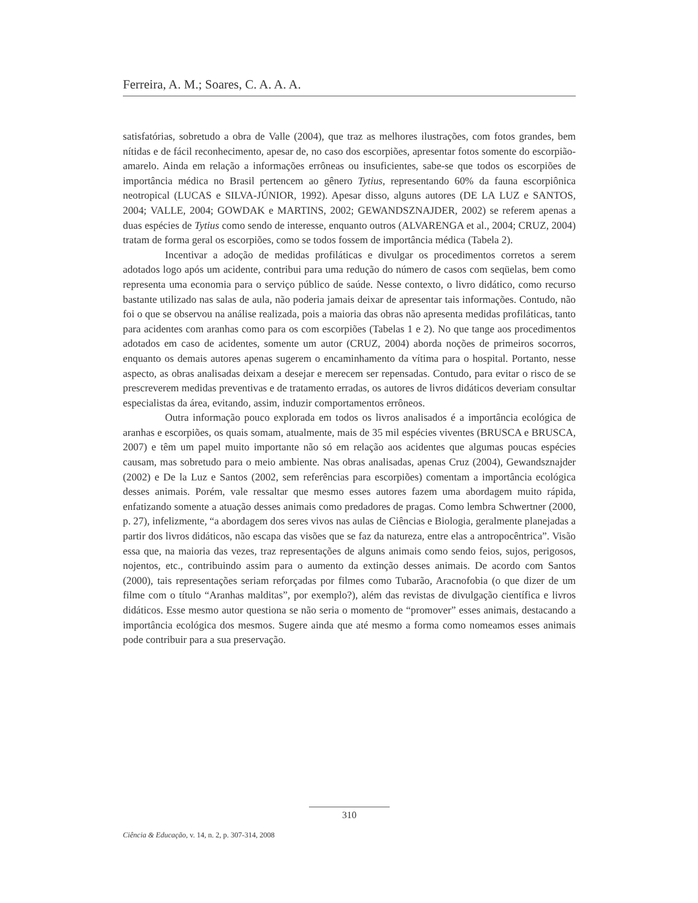Ferreira, A. M.; Soares, C. A. A. A.
satisfatórias, sobretudo a obra de Valle (2004), que traz as melhores ilustrações, com fotos grandes, bem nítidas e de fácil reconhecimento, apesar de, no caso dos escorpiões, apresentar fotos somente do escorpião-amarelo. Ainda em relação a informações errôneas ou insuficientes, sabe-se que todos os escorpiões de importância médica no Brasil pertencem ao gênero Tytius, representando 60% da fauna escorpiônica neotropical (LUCAS e SILVA-JÚNIOR, 1992). Apesar disso, alguns autores (DE LA LUZ e SANTOS, 2004; VALLE, 2004; GOWDAK e MARTINS, 2002; GEWANDSZNAJDER, 2002) se referem apenas a duas espécies de Tytius como sendo de interesse, enquanto outros (ALVARENGA et al., 2004; CRUZ, 2004) tratam de forma geral os escorpiões, como se todos fossem de importância médica (Tabela 2).
Incentivar a adoção de medidas profiláticas e divulgar os procedimentos corretos a serem adotados logo após um acidente, contribui para uma redução do número de casos com seqüelas, bem como representa uma economia para o serviço público de saúde. Nesse contexto, o livro didático, como recurso bastante utilizado nas salas de aula, não poderia jamais deixar de apresentar tais informações. Contudo, não foi o que se observou na análise realizada, pois a maioria das obras não apresenta medidas profiláticas, tanto para acidentes com aranhas como para os com escorpiões (Tabelas 1 e 2). No que tange aos procedimentos adotados em caso de acidentes, somente um autor (CRUZ, 2004) aborda noções de primeiros socorros, enquanto os demais autores apenas sugerem o encaminhamento da vítima para o hospital. Portanto, nesse aspecto, as obras analisadas deixam a desejar e merecem ser repensadas. Contudo, para evitar o risco de se prescreverem medidas preventivas e de tratamento erradas, os autores de livros didáticos deveriam consultar especialistas da área, evitando, assim, induzir comportamentos errôneos.
Outra informação pouco explorada em todos os livros analisados é a importância ecológica de aranhas e escorpiões, os quais somam, atualmente, mais de 35 mil espécies viventes (BRUSCA e BRUSCA, 2007) e têm um papel muito importante não só em relação aos acidentes que algumas poucas espécies causam, mas sobretudo para o meio ambiente. Nas obras analisadas, apenas Cruz (2004), Gewandsznajder (2002) e De la Luz e Santos (2002, sem referências para escorpiões) comentam a importância ecológica desses animais. Porém, vale ressaltar que mesmo esses autores fazem uma abordagem muito rápida, enfatizando somente a atuação desses animais como predadores de pragas. Como lembra Schwertner (2000, p. 27), infelizmente, “a abordagem dos seres vivos nas aulas de Ciências e Biologia, geralmente planejadas a partir dos livros didáticos, não escapa das visões que se faz da natureza, entre elas a antropocêntrica”. Visão essa que, na maioria das vezes, traz representações de alguns animais como sendo feios, sujos, perigosos, nojentos, etc., contribuindo assim para o aumento da extinção desses animais. De acordo com Santos (2000), tais representações seriam reforçadas por filmes como Tubarão, Aracnofobia (o que dizer de um filme com o título “Aranhas malditas”, por exemplo?), além das revistas de divulgação científica e livros didáticos. Esse mesmo autor questiona se não seria o momento de “promover” esses animais, destacando a importância ecológica dos mesmos. Sugere ainda que até mesmo a forma como nomeamos esses animais pode contribuir para a sua preservação.
310
Ciência & Educação, v. 14, n. 2, p. 307-314, 2008